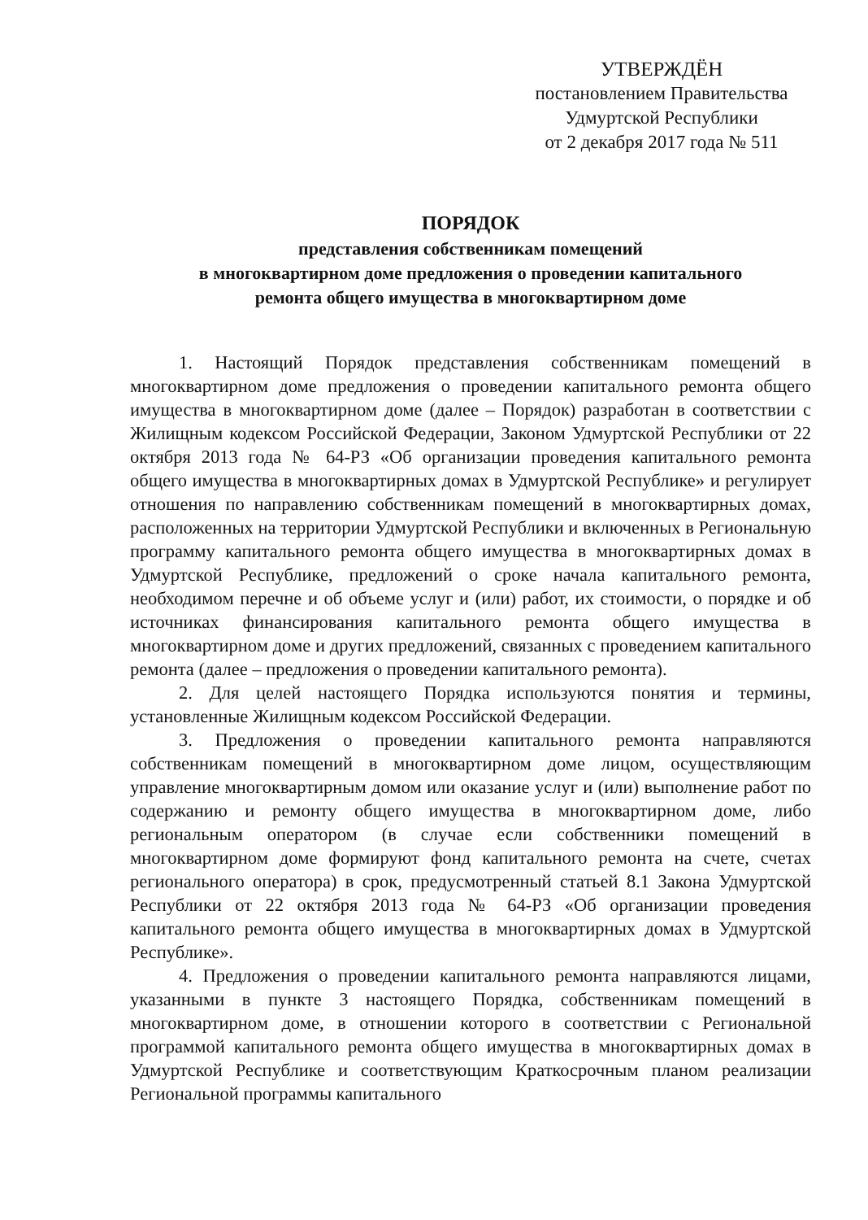УТВЕРЖДЁН
постановлением Правительства
Удмуртской Республики
от 2 декабря 2017 года № 511
ПОРЯДОК
представления собственникам помещений
в многоквартирном доме предложения о проведении капитального
ремонта общего имущества в многоквартирном доме
1. Настоящий Порядок представления собственникам помещений в многоквартирном доме предложения о проведении капитального ремонта общего имущества в многоквартирном доме (далее – Порядок) разработан в соответствии с Жилищным кодексом Российской Федерации, Законом Удмуртской Республики от 22 октября 2013 года № 64-РЗ «Об организации проведения капитального ремонта общего имущества в многоквартирных домах в Удмуртской Республике» и регулирует отношения по направлению собственникам помещений в многоквартирных домах, расположенных на территории Удмуртской Республики и включенных в Региональную программу капитального ремонта общего имущества в многоквартирных домах в Удмуртской Республике, предложений о сроке начала капитального ремонта, необходимом перечне и об объеме услуг и (или) работ, их стоимости, о порядке и об источниках финансирования капитального ремонта общего имущества в многоквартирном доме и других предложений, связанных с проведением капитального ремонта (далее – предложения о проведении капитального ремонта).
2. Для целей настоящего Порядка используются понятия и термины, установленные Жилищным кодексом Российской Федерации.
3. Предложения о проведении капитального ремонта направляются собственникам помещений в многоквартирном доме лицом, осуществляющим управление многоквартирным домом или оказание услуг и (или) выполнение работ по содержанию и ремонту общего имущества в многоквартирном доме, либо региональным оператором (в случае если собственники помещений в многоквартирном доме формируют фонд капитального ремонта на счете, счетах регионального оператора) в срок, предусмотренный статьей 8.1 Закона Удмуртской Республики от 22 октября 2013 года № 64-РЗ «Об организации проведения капитального ремонта общего имущества в многоквартирных домах в Удмуртской Республике».
4. Предложения о проведении капитального ремонта направляются лицами, указанными в пункте 3 настоящего Порядка, собственникам помещений в многоквартирном доме, в отношении которого в соответствии с Региональной программой капитального ремонта общего имущества в многоквартирных домах в Удмуртской Республике и соответствующим Краткосрочным планом реализации Региональной программы капитального